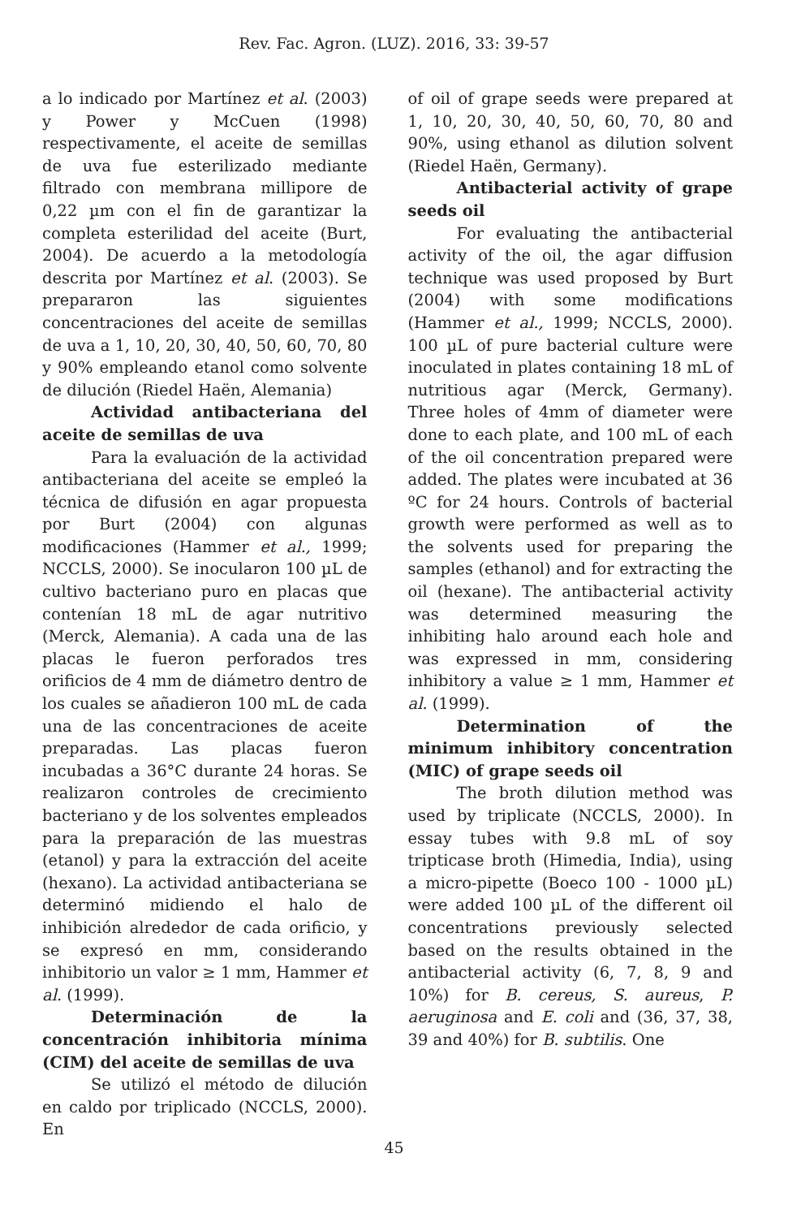Rev. Fac. Agron. (LUZ). 2016, 33: 39-57
a lo indicado por Martínez et al. (2003) y Power y McCuen (1998) respectivamente, el aceite de semillas de uva fue esterilizado mediante filtrado con membrana millipore de 0,22 µm con el fin de garantizar la completa esterilidad del aceite (Burt, 2004). De acuerdo a la metodología descrita por Martínez et al. (2003). Se prepararon las siguientes concentraciones del aceite de semillas de uva a 1, 10, 20, 30, 40, 50, 60, 70, 80 y 90% empleando etanol como solvente de dilución (Riedel Haën, Alemania)
Actividad antibacteriana del aceite de semillas de uva
Para la evaluación de la actividad antibacteriana del aceite se empleó la técnica de difusión en agar propuesta por Burt (2004) con algunas modificaciones (Hammer et al., 1999; NCCLS, 2000). Se inocularon 100 µL de cultivo bacteriano puro en placas que contenían 18 mL de agar nutritivo (Merck, Alemania). A cada una de las placas le fueron perforados tres orificios de 4 mm de diámetro dentro de los cuales se añadieron 100 mL de cada una de las concentraciones de aceite preparadas. Las placas fueron incubadas a 36°C durante 24 horas. Se realizaron controles de crecimiento bacteriano y de los solventes empleados para la preparación de las muestras (etanol) y para la extracción del aceite (hexano). La actividad antibacteriana se determinó midiendo el halo de inhibición alrededor de cada orificio, y se expresó en mm, considerando inhibitorio un valor ≥ 1 mm, Hammer et al. (1999).
Determinación de la concentración inhibitoria mínima (CIM) del aceite de semillas de uva
Se utilizó el método de dilución en caldo por triplicado (NCCLS, 2000). En
of oil of grape seeds were prepared at 1, 10, 20, 30, 40, 50, 60, 70, 80 and 90%, using ethanol as dilution solvent (Riedel Haën, Germany).
Antibacterial activity of grape seeds oil
For evaluating the antibacterial activity of the oil, the agar diffusion technique was used proposed by Burt (2004) with some modifications (Hammer et al., 1999; NCCLS, 2000). 100 µL of pure bacterial culture were inoculated in plates containing 18 mL of nutritious agar (Merck, Germany). Three holes of 4mm of diameter were done to each plate, and 100 mL of each of the oil concentration prepared were added. The plates were incubated at 36 ºC for 24 hours. Controls of bacterial growth were performed as well as to the solvents used for preparing the samples (ethanol) and for extracting the oil (hexane). The antibacterial activity was determined measuring the inhibiting halo around each hole and was expressed in mm, considering inhibitory a value ≥ 1 mm, Hammer et al. (1999).
Determination of the minimum inhibitory concentration (MIC) of grape seeds oil
The broth dilution method was used by triplicate (NCCLS, 2000). In essay tubes with 9.8 mL of soy tripticase broth (Himedia, India), using a micro-pipette (Boeco 100 - 1000 µL) were added 100 µL of the different oil concentrations previously selected based on the results obtained in the antibacterial activity (6, 7, 8, 9 and 10%) for B. cereus, S. aureus, P. aeruginosa and E. coli and (36, 37, 38, 39 and 40%) for B. subtilis. One
45